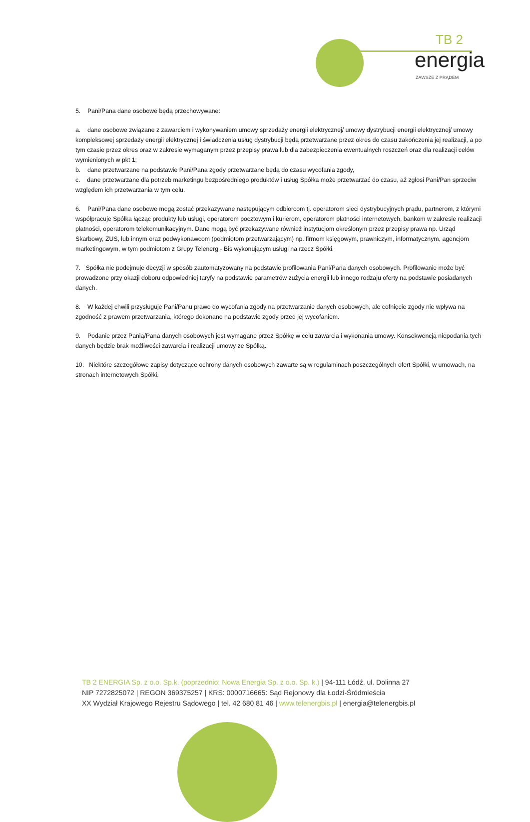TB 2
energia
ZAWSZE Z PRĄDEM
5. Pani/Pana dane osobowe będą przechowywane:
a. dane osobowe związane z zawarciem i wykonywaniem umowy sprzedaży energii elektrycznej/ umowy dystrybucji energii elektrycznej/ umowy kompleksowej sprzedaży energii elektrycznej i świadczenia usług dystrybucji będą przetwarzane przez okres do czasu zakończenia jej realizacji, a po tym czasie przez okres oraz w zakresie wymaganym przez przepisy prawa lub dla zabezpieczenia ewentualnych roszczeń oraz dla realizacji celów wymienionych w pkt 1;
b. dane przetwarzane na podstawie Pani/Pana zgody przetwarzane będą do czasu wycofania zgody,
c. dane przetwarzane dla potrzeb marketingu bezpośredniego produktów i usług Spółka może przetwarzać do czasu, aż zgłosi Pani/Pan sprzeciw względem ich przetwarzania w tym celu.
6. Pani/Pana dane osobowe mogą zostać przekazywane następującym odbiorcom tj. operatorom sieci dystrybucyjnych prądu, partnerom, z którymi współpracuje Spółka łącząc produkty lub usługi, operatorom pocztowym i kurierom, operatorom płatności internetowych, bankom w zakresie realizacji płatności, operatorom telekomunikacyjnym. Dane mogą być przekazywane również instytucjom określonym przez przepisy prawa np. Urząd Skarbowy, ZUS, lub innym oraz podwykonawcom (podmiotom przetwarzającym) np. firmom księgowym, prawniczym, informatycznym, agencjom marketingowym, w tym podmiotom z Grupy Telenerg - Bis wykonującym usługi na rzecz Spółki.
7. Spółka nie podejmuje decyzji w sposób zautomatyzowany na podstawie profilowania Pani/Pana danych osobowych. Profilowanie może być prowadzone przy okazji doboru odpowiedniej taryfy na podstawie parametrów zużycia energii lub innego rodzaju oferty na podstawie posiadanych danych.
8. W każdej chwili przysługuje Pani/Panu prawo do wycofania zgody na przetwarzanie danych osobowych, ale cofnięcie zgody nie wpływa na zgodność z prawem przetwarzania, którego dokonano na podstawie zgody przed jej wycofaniem.
9. Podanie przez Panią/Pana danych osobowych jest wymagane przez Spółkę w celu zawarcia i wykonania umowy. Konsekwencją niepodania tych danych będzie brak możliwości zawarcia i realizacji umowy ze Spółką.
10. Niektóre szczegółowe zapisy dotyczące ochrony danych osobowych zawarte są w regulaminach poszczególnych ofert Spółki, w umowach, na stronach internetowych Spółki.
TB 2 ENERGIA Sp. z o.o. Sp.k. (poprzednio: Nowa Energia Sp. z o.o. Sp. k.) | 94-111 Łódź, ul. Dolinna 27
NIP 7272825072 | REGON 369375257 | KRS: 0000716665: Sąd Rejonowy dla Łodzi-Śródmieścia
XX Wydział Krajowego Rejestru Sądowego | tel. 42 680 81 46 | www.telenergbis.pl | energia@telenergbis.pl